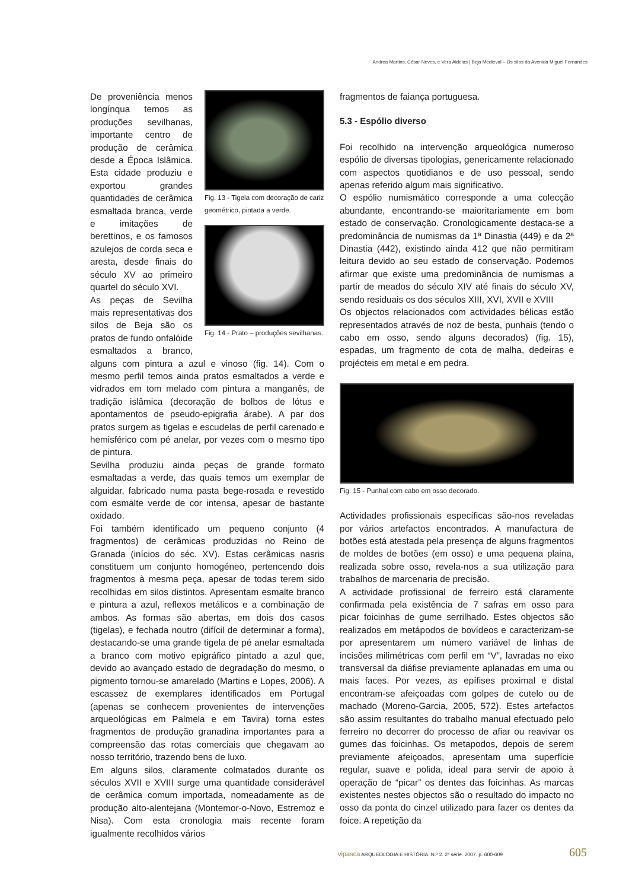Andrea Martins, César Neves, e Vera Aldeias | Beja Medieval – Os silos da Avenida Miguel Fernandes
Fig. 13 - Tigela com decoração de cariz geométrico, pintada a verde.
Fig. 14 - Prato – produções sevilhanas.
De proveniência menos longínqua temos as produções sevilhanas, importante centro de produção de cerâmica desde a Época Islâmica. Esta cidade produziu e exportou grandes quantidades de cerâmica esmaltada branca, verde e imitações de berettinos, e os famosos azulejos de corda seca e aresta, desde finais do século XV ao primeiro quartel do século XVI.
As peças de Sevilha mais representativas dos silos de Beja são os pratos de fundo onfalóide esmaltados a branco, alguns com pintura a azul e vinoso (fig. 14). Com o mesmo perfil temos ainda pratos esmaltados a verde e vidrados em tom melado com pintura a manganês, de tradição islâmica (decoração de bolbos de lótus e apontamentos de pseudo-epigrafia árabe). A par dos pratos surgem as tigelas e escudelas de perfil carenado e hemisférico com pé anelar, por vezes com o mesmo tipo de pintura.
Sevilha produziu ainda peças de grande formato esmaltadas a verde, das quais temos um exemplar de alguidar, fabricado numa pasta bege-rosada e revestido com esmalte verde de cor intensa, apesar de bastante oxidado.
Foi também identificado um pequeno conjunto (4 fragmentos) de cerâmicas produzidas no Reino de Granada (inícios do séc. XV). Estas cerâmicas nasris constituem um conjunto homogéneo, pertencendo dois fragmentos à mesma peça, apesar de todas terem sido recolhidas em silos distintos. Apresentam esmalte branco e pintura a azul, reflexos metálicos e a combinação de ambos. As formas são abertas, em dois dos casos (tigelas), e fechada noutro (difícil de determinar a forma), destacando-se uma grande tigela de pé anelar esmaltada a branco com motivo epigráfico pintado a azul que, devido ao avançado estado de degradação do mesmo, o pigmento tornou-se amarelado (Martins e Lopes, 2006). A escassez de exemplares identificados em Portugal (apenas se conhecem provenientes de intervenções arqueológicas em Palmela e em Tavira) torna estes fragmentos de produção granadina importantes para a compreensão das rotas comerciais que chegavam ao nosso território, trazendo bens de luxo.
Em alguns silos, claramente colmatados durante os séculos XVII e XVIII surge uma quantidade considerável de cerâmica comum importada, nomeadamente as de produção alto-alentejana (Montemor-o-Novo, Estremoz e Nisa). Com esta cronologia mais recente foram igualmente recolhidos vários
fragmentos de faiança portuguesa.
5.3 - Espólio diverso
Foi recolhido na intervenção arqueológica numeroso espólio de diversas tipologias, genericamente relacionado com aspectos quotidianos e de uso pessoal, sendo apenas referido algum mais significativo.
O espólio numismático corresponde a uma colecção abundante, encontrando-se maioritariamente em bom estado de conservação. Cronologicamente destaca-se a predominância de numismas da 1ª Dinastia (449) e da 2ª Dinastia (442), existindo ainda 412 que não permitiram leitura devido ao seu estado de conservação. Podemos afirmar que existe uma predominância de numismas a partir de meados do século XIV até finais do século XV, sendo residuais os dos séculos XIII, XVI, XVII e XVIII
Os objectos relacionados com actividades bélicas estão representados através de noz de besta, punhais (tendo o cabo em osso, sendo alguns decorados) (fig. 15), espadas, um fragmento de cota de malha, dedeiras e projécteis em metal e em pedra.
Fig. 15 - Punhal com cabo em osso decorado.
Actividades profissionais específicas são-nos reveladas por vários artefactos encontrados. A manufactura de botões está atestada pela presença de alguns fragmentos de moldes de botões (em osso) e uma pequena plaina, realizada sobre osso, revela-nos a sua utilização para trabalhos de marcenaria de precisão.
A actividade profissional de ferreiro está claramente confirmada pela existência de 7 safras em osso para picar foicinhas de gume serrilhado. Estes objectos são realizados em metápodos de bovídeos e caracterizam-se por apresentarem um número variável de linhas de incisões milimétricas com perfil em “V”, lavradas no eixo transversal da diáfise previamente aplanadas em uma ou mais faces. Por vezes, as epífises proximal e distal encontram-se afeiçoadas com golpes de cutelo ou de machado (Moreno-Garcia, 2005, 572). Estes artefactos são assim resultantes do trabalho manual efectuado pelo ferreiro no decorrer do processo de afiar ou reavivar os gumes das foicinhas. Os metapodos, depois de serem previamente afeiçoados, apresentam uma superfície regular, suave e polida, ideal para servir de apoio à operação de “picar” os dentes das foicinhas. As marcas existentes nestes objectos são o resultado do impacto no osso da ponta do cinzel utilizado para fazer os dentes da foice. A repetição da
vipasca ARQUEOLOGIA E HISTÓRIA. N.º 2. 2ª série. 2007. p. 600-609 605